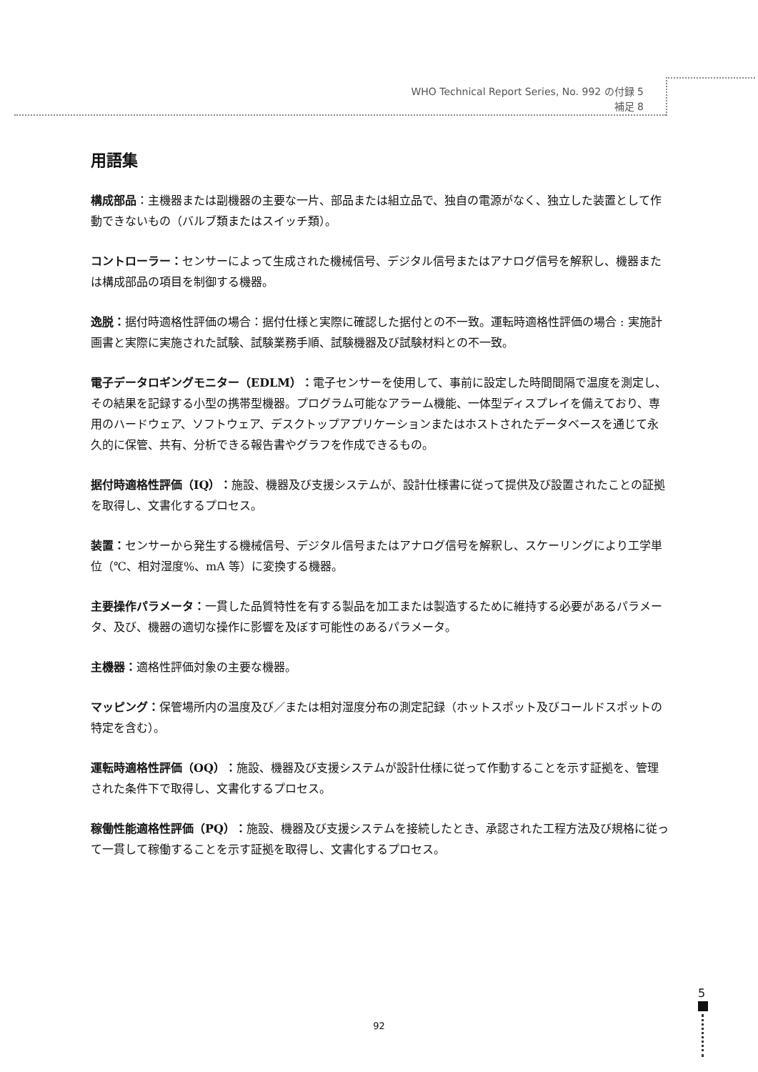WHO Technical Report Series, No. 992 の付録 5
補足 8
用語集
構成部品：主機器または副機器の主要な一片、部品または組立品で、独自の電源がなく、独立した装置として作動できないもの（バルブ類またはスイッチ類）。
コントローラー：センサーによって生成された機械信号、デジタル信号またはアナログ信号を解釈し、機器または構成部品の項目を制御する機器。
逸脱：据付時適格性評価の場合：据付仕様と実際に確認した据付との不一致。運転時適格性評価の場合 : 実施計画書と実際に実施された試験、試験業務手順、試験機器及び試験材料との不一致。
電子データロギングモニター（EDLM）：電子センサーを使用して、事前に設定した時間間隔で温度を測定し、その結果を記録する小型の携帯型機器。プログラム可能なアラーム機能、一体型ディスプレイを備えており、専用のハードウェア、ソフトウェア、デスクトップアプリケーションまたはホストされたデータベースを通じて永久的に保管、共有、分析できる報告書やグラフを作成できるもの。
据付時適格性評価（IQ）：施設、機器及び支援システムが、設計仕様書に従って提供及び設置されたことの証拠を取得し、文書化するプロセス。
装置：センサーから発生する機械信号、デジタル信号またはアナログ信号を解釈し、スケーリングにより工学単位（℃、相対湿度%、mA 等）に変換する機器。
主要操作パラメータ：一貫した品質特性を有する製品を加工または製造するために維持する必要があるパラメータ、及び、機器の適切な操作に影響を及ぼす可能性のあるパラメータ。
主機器：適格性評価対象の主要な機器。
マッピング：保管場所内の温度及び／または相対湿度分布の測定記録（ホットスポット及びコールドスポットの特定を含む）。
運転時適格性評価（OQ）：施設、機器及び支援システムが設計仕様に従って作動することを示す証拠を、管理された条件下で取得し、文書化するプロセス。
稼働性能適格性評価（PQ）：施設、機器及び支援システムを接続したとき、承認された工程方法及び規格に従って一貫して稼働することを示す証拠を取得し、文書化するプロセス。
92
5